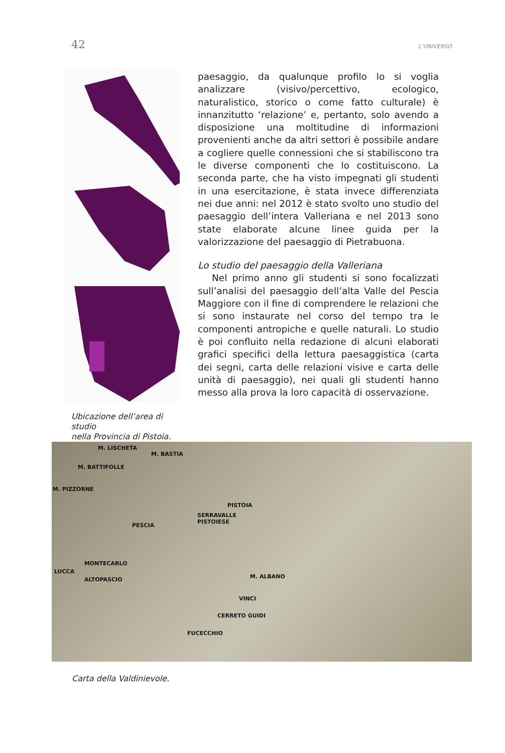42 L’UNIVERSO
Ubicazione dell’area di studio
nella Provincia di Pistoia.
paesaggio, da qualunque profilo lo si voglia analizzare (visivo/percettivo, ecologico, naturalistico, storico o come fatto culturale) è innanzitutto ‘relazione’ e, pertanto, solo avendo a disposizione una moltitudine di informazioni provenienti anche da altri settori è possibile andare a cogliere quelle connessioni che si stabiliscono tra le diverse componenti che lo costituiscono. La seconda parte, che ha visto impegnati gli studenti in una esercitazione, è stata invece differenziata nei due anni: nel 2012 è stato svolto uno studio del paesaggio dell’intera Valleriana e nel 2013 sono state elaborate alcune linee guida per la valorizzazione del paesaggio di Pietrabuona.
Lo studio del paesaggio della Valleriana
Nel primo anno gli studenti si sono focalizzati sull’analisi del paesaggio dell’alta Valle del Pescia Maggiore con il fine di comprendere le relazioni che si sono instaurate nel corso del tempo tra le componenti antropiche e quelle naturali. Lo studio è poi confluito nella redazione di alcuni elaborati grafici specifici della lettura paesaggistica (carta dei segni, carta delle relazioni visive e carta delle unità di paesaggio), nei quali gli studenti hanno messo alla prova la loro capacità di osservazione.
M. LISCHETA
M. BASTIA
M. BATTIFOLLE
M. PIZZORNE
PISTOIA
SERRAVALLE
PISTOIESE
PESCIA
MONTECARLO
LUCCA
M. ALBANO ALTOPASCIO
VINCI
CERRETO GUIDI
FUCECCHIO
Carta della Valdinievole.